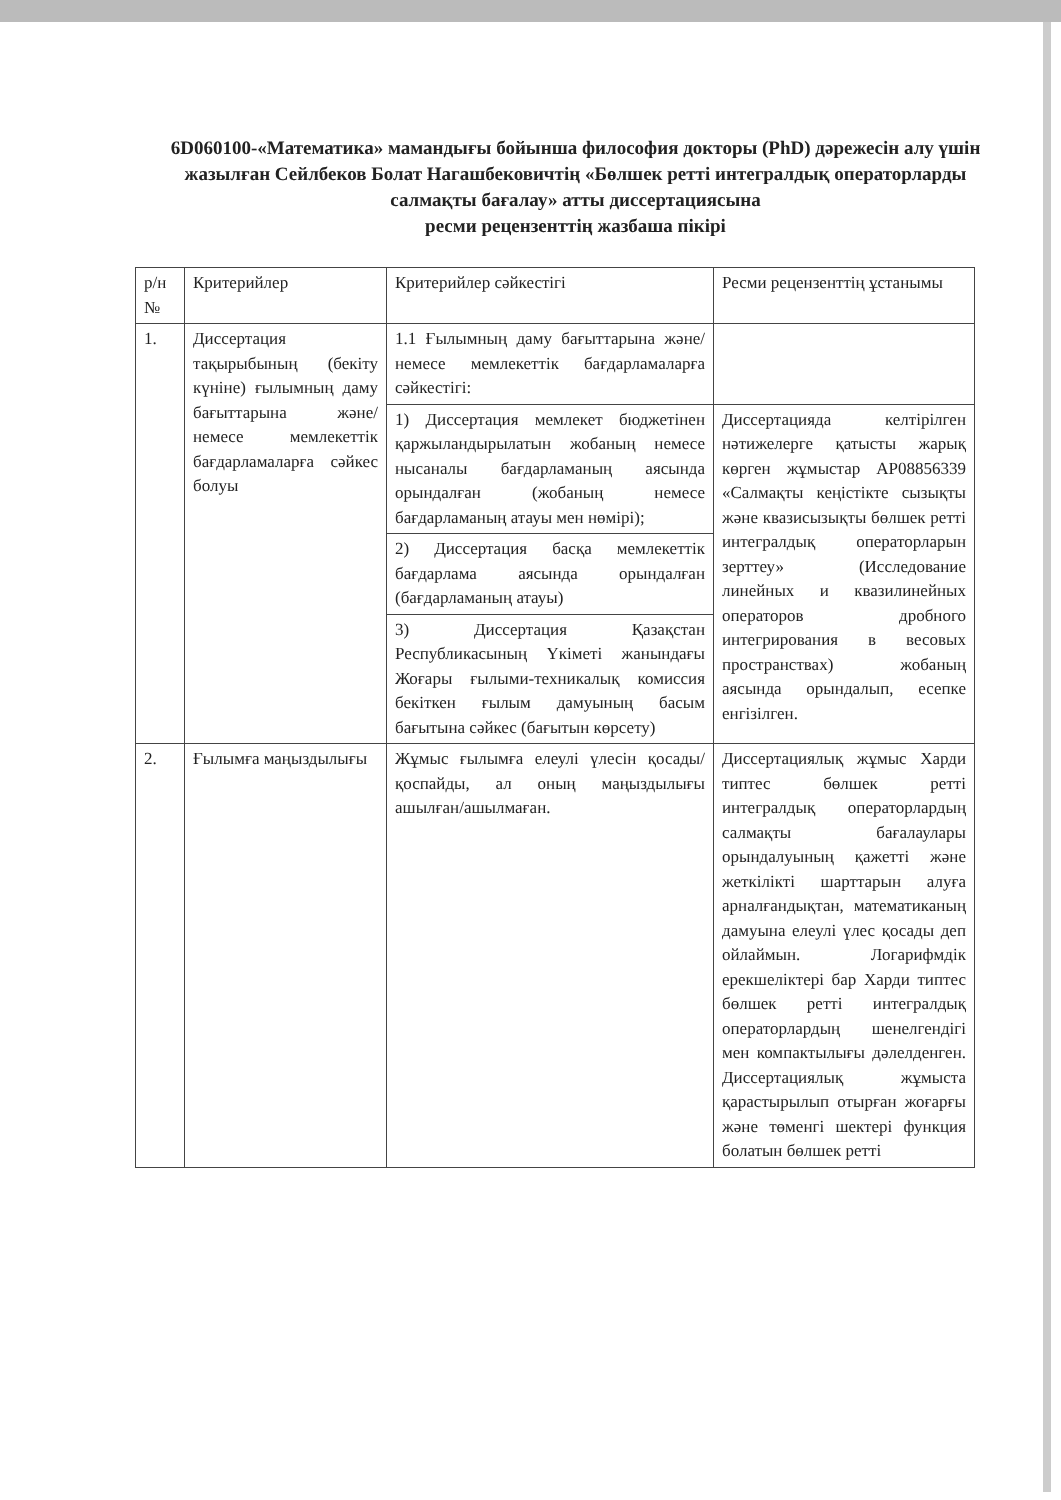6D060100-«Математика» мамандығы бойынша философия докторы (PhD) дәрежесін алу үшін жазылған Сейлбеков Болат Нагашбековичтің «Бөлшек ретті интегралдық операторларды салмақты бағалау» атты диссертациясына
ресми рецензенттің жазбаша пікірі
| р/н № | Критерийлер | Критерийлер сәйкестігі | Ресми рецензенттің ұстанымы |
| 1. | Диссертация тақырыбының (бекіту күніне) ғылымның даму бағыттарына және/немесе мемлекеттік бағдарламаларға сәйкес болуы | 1.1 Ғылымның даму бағыттарына және/немесе мемлекеттік бағдарламаларға сәйкестігі: | |
| | | 1) Диссертация мемлекет бюджетінен қаржыландырылатын жобаның немесе нысаналы бағдарламаның аясында орындалған (жобаның немесе бағдарламаның атауы мен нөмірі); | Диссертацияда келтірілген нәтижелерге қатысты жарық көрген жұмыстар AP08856339 «Салмақты кеңістікте сызықты және квазисызықты бөлшек ретті интегралдық операторларын зерттеу» (Исследование линейных и квазилинейных операторов дробного интегрирования в весовых пространствах) жобаның аясында орындалып, есепке енгізілген. |
| | | 2) Диссертация басқа мемлекеттік бағдарлама аясында орындалған (бағдарламаның атауы) | |
| | | 3) Диссертация Қазақстан Республикасының Үкіметі жанындағы Жоғары ғылыми-техникалық комиссия бекіткен ғылым дамуының басым бағытына сәйкес (бағытын көрсету) | |
| 2. | Ғылымға маңыздылығы | Жұмыс ғылымға елеулі үлесін қосады/қоспайды, ал оның маңыздылығы ашылған/ашылмаған. | Диссертациялық жұмыс Харди типтес бөлшек ретті интегралдық операторлардың салмақты бағалаулары орындалуының қажетті және жеткілікті шарттарын алуға арналғандықтан, математиканың дамуына елеулі үлес қосады деп ойлаймын. Логарифмдік ерекшеліктері бар Харди типтес бөлшек ретті интегралдық операторлардың шенелгендігі мен компактылығы дәлелденген. Диссертациялық жұмыста қарастырылып отырған жоғарғы және төменгі шектері функция болатын бөлшек ретті |